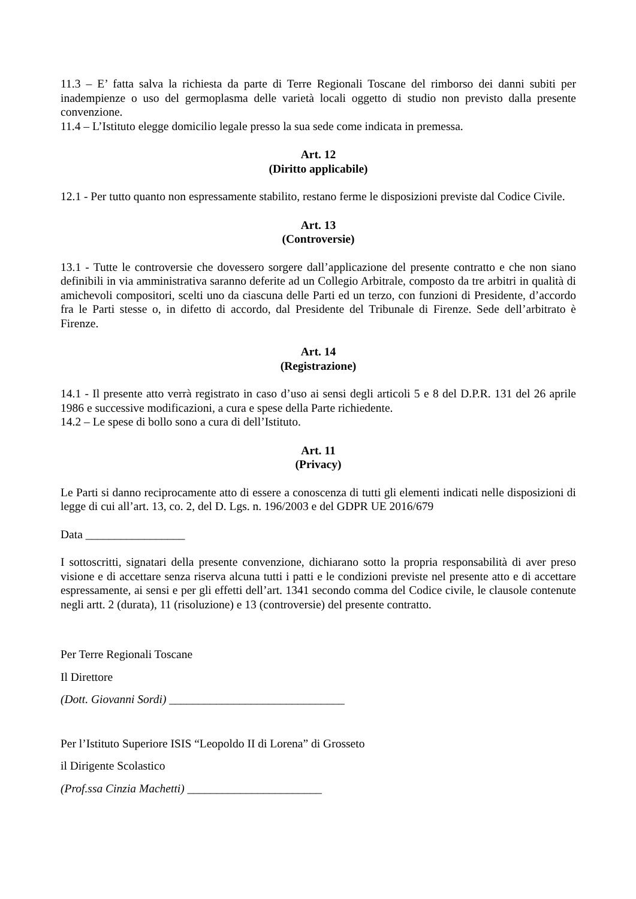11.3 – E’ fatta salva la richiesta da parte di Terre Regionali Toscane del rimborso dei danni subiti per inadempienze o uso del germoplasma delle varietà locali oggetto di studio non previsto dalla presente convenzione.
11.4 – L’Istituto elegge domicilio legale presso la sua sede come indicata in premessa.
Art. 12
(Diritto applicabile)
12.1 - Per tutto quanto non espressamente stabilito, restano ferme le disposizioni previste dal Codice Civile.
Art. 13
(Controversie)
13.1 - Tutte le controversie che dovessero sorgere dall’applicazione del presente contratto e che non siano definibili in via amministrativa saranno deferite ad un Collegio Arbitrale, composto da tre arbitri in qualità di amichevoli compositori, scelti uno da ciascuna delle Parti ed un terzo, con funzioni di Presidente, d’accordo fra le Parti stesse o, in difetto di accordo, dal Presidente del Tribunale di Firenze. Sede dell’arbitrato è Firenze.
Art. 14
(Registrazione)
14.1 - Il presente atto verrà registrato in caso d’uso ai sensi degli articoli 5 e 8 del D.P.R. 131 del 26 aprile 1986 e successive modificazioni, a cura e spese della Parte richiedente.
14.2 – Le spese di bollo sono a cura di dell’Istituto.
Art. 11
(Privacy)
Le Parti si danno reciprocamente atto di essere a conoscenza di tutti gli elementi indicati nelle disposizioni di legge di cui all’art. 13, co. 2, del D. Lgs. n. 196/2003 e del GDPR UE 2016/679
Data _________________
I sottoscritti, signatari della presente convenzione, dichiarano sotto la propria responsabilità di aver preso visione e di accettare senza riserva alcuna tutti i patti e le condizioni previste nel presente atto e di accettare espressamente, ai sensi e per gli effetti dell’art. 1341 secondo comma del Codice civile, le clausole contenute negli artt. 2 (durata), 11 (risoluzione) e 13 (controversie) del presente contratto.
Per Terre Regionali Toscane
Il Direttore
(Dott. Giovanni Sordi) ______________________________
Per l’Istituto Superiore ISIS “Leopoldo II di Lorena” di Grosseto
il Dirigente Scolastico
(Prof.ssa Cinzia Machetti) _______________________